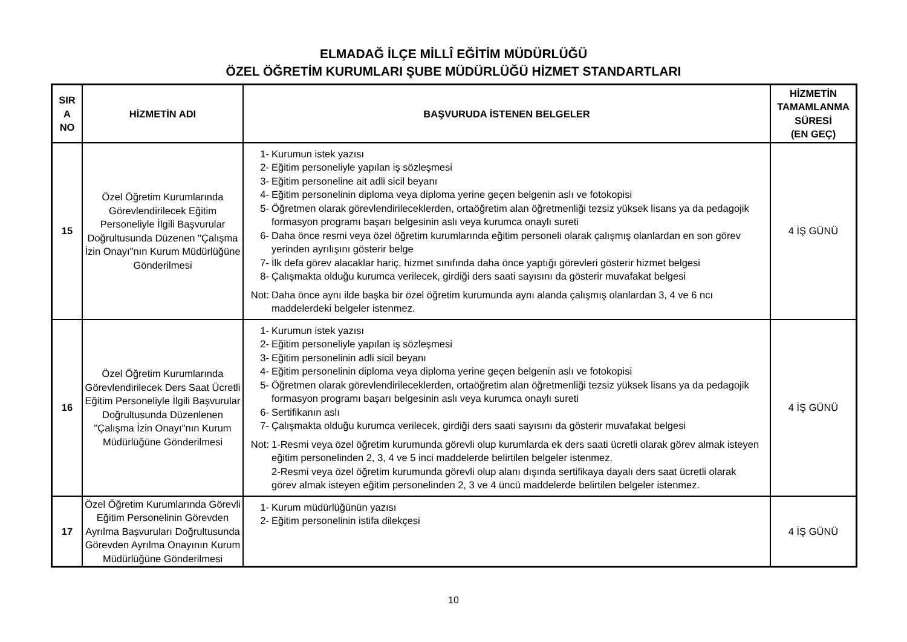ELMADAĞ İLÇE MİLLÎ EĞİTİM MÜDÜRLÜĞÜ
ÖZEL ÖĞRETİM KURUMLARI ŞUBE MÜDÜRLÜĞÜ HİZMET STANDARTLARI
| SIR A NO | HİZMETİN ADI | BAŞVURUDA İSTENEN BELGELER | HİZMETİN TAMAMLANMA SÜRESİ (EN GEÇ) |
| --- | --- | --- | --- |
| 15 | Özel Öğretim Kurumlarında Görevlendirilecek Eğitim Personeliyle İlgili Başvurular Doğrultusunda Düzenen "Çalışma İzin Onayı"nın Kurum Müdürlüğüne Gönderilmesi | 1- Kurumun istek yazısı 2- Eğitim personeliyle yapılan iş sözleşmesi 3- Eğitim personeline ait adli sicil beyanı 4- Eğitim personelinin diploma veya diploma yerine geçen belgenin aslı ve fotokopisi 5- Öğretmen olarak görevlendirileceklerden, ortaöğretim alan öğretmenliği tezsiz yüksek lisans ya da pedagojik formasyon programı başarı belgesinin aslı veya kurumca onaylı sureti 6- Daha önce resmi veya özel öğretim kurumlarında eğitim personeli olarak çalışmış olanlardan en son görev yerinden ayrılışını gösterir belge 7- İlk defa görev alacaklar hariç, hizmet sınıfında daha önce yaptığı görevleri gösterir hizmet belgesi 8- Çalışmakta olduğu kurumca verilecek, girdiği ders saati sayısını da gösterir muvafakat belgesi Not: Daha önce aynı ilde başka bir özel öğretim kurumunda aynı alanda çalışmış olanlardan 3, 4 ve 6 ncı maddelerdeki belgeler istenmez. | 4 İŞ GÜNÜ |
| 16 | Özel Öğretim Kurumlarında Görevlendirilecek Ders Saat Ücretli Eğitim Personeliyle İlgili Başvurular Doğrultusunda Düzenlenen "Çalışma İzin Onayı"nın Kurum Müdürlüğüne Gönderilmesi | 1- Kurumun istek yazısı 2- Eğitim personeliyle yapılan iş sözleşmesi 3- Eğitim personelinin adli sicil beyanı 4- Eğitim personelinin diploma veya diploma yerine geçen belgenin aslı ve fotokopisi 5- Öğretmen olarak görevlendirileceklerden, ortaöğretim alan öğretmenliği tezsiz yüksek lisans ya da pedagojik formasyon programı başarı belgesinin aslı veya kurumca onaylı sureti 6- Sertifikanın aslı 7- Çalışmakta olduğu kurumca verilecek, girdiği ders saati sayısını da gösterir muvafakat belgesi Not: 1-Resmi veya özel öğretim kurumunda görevli olup kurumlarda ek ders saati ücretli olarak görev almak isteyen eğitim personelinden 2, 3, 4 ve 5 inci maddelerde belirtilen belgeler istenmez. 2-Resmi veya özel öğretim kurumunda görevli olup alanı dışında sertifikaya dayalı ders saat ücretli olarak görev almak isteyen eğitim personelinden 2, 3 ve 4 üncü maddelerde belirtilen belgeler istenmez. | 4 İŞ GÜNÜ |
| 17 | Özel Öğretim Kurumlarında Görevli Eğitim Personelinin Görevden Ayrılma Başvuruları Doğrultusunda Görevden Ayrılma Onayının Kurum Müdürlüğüne Gönderilmesi | 1- Kurum müdürlüğünün yazısı 2- Eğitim personelinin istifa dilekçesi | 4 İŞ GÜNÜ |
10